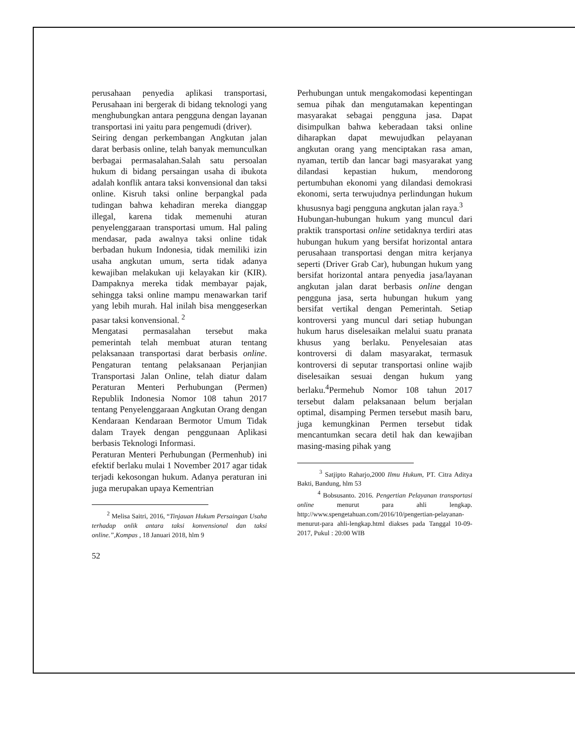perusahaan penyedia aplikasi transportasi, Perusahaan ini bergerak di bidang teknologi yang menghubungkan antara pengguna dengan layanan transportasi ini yaitu para pengemudi (driver).
Seiring dengan perkembangan Angkutan jalan darat berbasis online, telah banyak memunculkan berbagai permasalahan.Salah satu persoalan hukum di bidang persaingan usaha di ibukota adalah konflik antara taksi konvensional dan taksi online. Kisruh taksi online berpangkal pada tudingan bahwa kehadiran mereka dianggap illegal, karena tidak memenuhi aturan penyelenggaraan transportasi umum. Hal paling mendasar, pada awalnya taksi online tidak berbadan hukum Indonesia, tidak memiliki izin usaha angkutan umum, serta tidak adanya kewajiban melakukan uji kelayakan kir (KIR). Dampaknya mereka tidak membayar pajak, sehingga taksi online mampu menawarkan tarif yang lebih murah. Hal inilah bisa menggeserkan pasar taksi konvensional. <sup>2</sup>
Mengatasi permasalahan tersebut maka pemerintah telah membuat aturan tentang pelaksanaan transportasi darat berbasis online. Pengaturan tentang pelaksanaan Perjanjian Transportasi Jalan Online, telah diatur dalam Peraturan Menteri Perhubungan (Permen) Republik Indonesia Nomor 108 tahun 2017 tentang Penyelenggaraan Angkutan Orang dengan Kendaraan Kendaraan Bermotor Umum Tidak dalam Trayek dengan penggunaan Aplikasi berbasis Teknologi Informasi.
Peraturan Menteri Perhubungan (Permenhub) ini efektif berlaku mulai 1 November 2017 agar tidak terjadi kekosongan hukum. Adanya peraturan ini juga merupakan upaya Kementrian
<sup>2</sup> Melisa Saitri, 2016, “Tinjauan Hukum Persaingan Usaha terhadap onlik antara taksi konvensional dan taksi online.”,Kompas , 18 Januari 2018, hlm 9
52
Perhubungan untuk mengakomodasi kepentingan semua pihak dan mengutamakan kepentingan masyarakat sebagai pengguna jasa. Dapat disimpulkan bahwa keberadaan taksi online diharapkan dapat mewujudkan pelayanan angkutan orang yang menciptakan rasa aman, nyaman, tertib dan lancar bagi masyarakat yang dilandasi kepastian hukum, mendorong pertumbuhan ekonomi yang dilandasi demokrasi ekonomi, serta terwujudnya perlindungan hukum khususnya bagi pengguna angkutan jalan raya.<sup>3</sup>
Hubungan-hubungan hukum yang muncul dari praktik transportasi online setidaknya terdiri atas hubungan hukum yang bersifat horizontal antara perusahaan transportasi dengan mitra kerjanya seperti (Driver Grab Car), hubungan hukum yang bersifat horizontal antara penyedia jasa/layanan angkutan jalan darat berbasis online dengan pengguna jasa, serta hubungan hukum yang bersifat vertikal dengan Pemerintah. Setiap kontroversi yang muncul dari setiap hubungan hukum harus diselesaikan melalui suatu pranata khusus yang berlaku. Penyelesaian atas kontroversi di dalam masyarakat, termasuk kontroversi di seputar transportasi online wajib diselesaikan sesuai dengan hukum yang berlaku.<sup>4</sup>Permehub Nomor 108 tahun 2017 tersebut dalam pelaksanaan belum berjalan optimal, disamping Permen tersebut masih baru, juga kemungkinan Permen tersebut tidak mencantumkan secara detil hak dan kewajiban masing-masing pihak yang
<sup>3</sup> Satjipto Raharjo,2000 Ilmu Hukum, PT. Citra Aditya Bakti, Bandung, hlm 53
<sup>4</sup> Bobsusanto. 2016. Pengertian Pelayanan transportasi online menurut para ahli lengkap. http://www.spengetahuan.com/2016/10/pengertian-pelayanan-menurut-para ahli-lengkap.html diakses pada Tanggal 10-09-2017, Pukul : 20:00 WIB